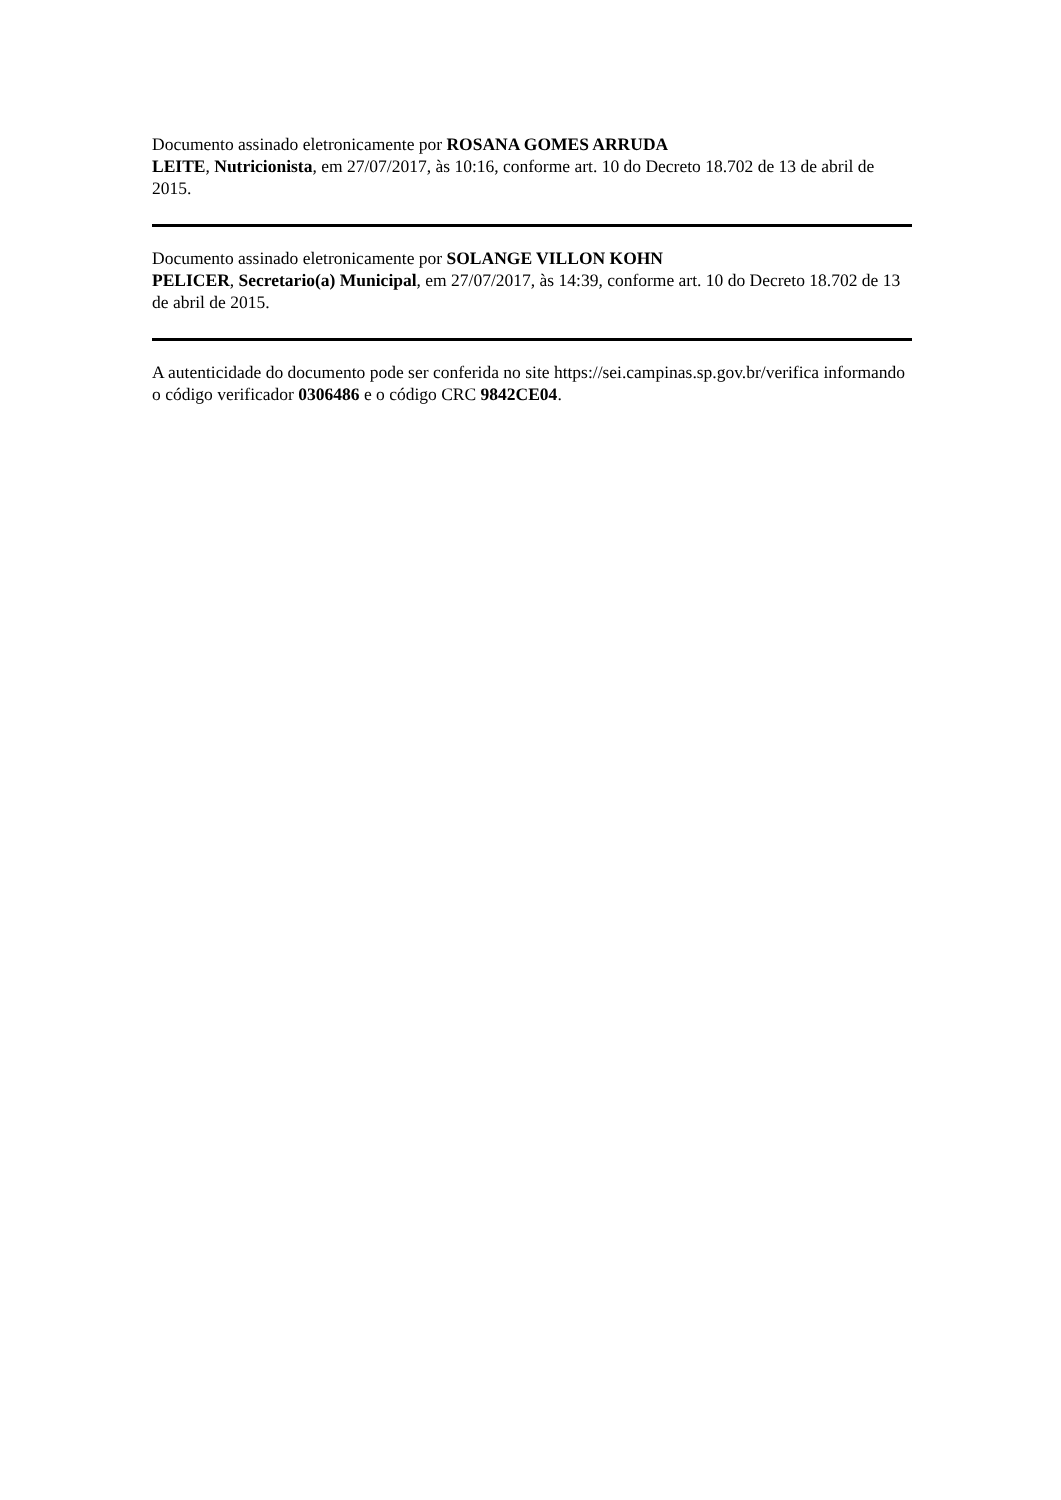Documento assinado eletronicamente por ROSANA GOMES ARRUDA
LEITE, Nutricionista, em 27/07/2017, às 10:16, conforme art. 10 do Decreto 18.702 de 13 de abril de 2015.
Documento assinado eletronicamente por SOLANGE VILLON KOHN
PELICER, Secretario(a) Municipal, em 27/07/2017, às 14:39, conforme art. 10 do Decreto 18.702 de 13 de abril de 2015.
A autenticidade do documento pode ser conferida no site https://sei.campinas.sp.gov.br/verifica informando o código verificador 0306486 e o código CRC 9842CE04.